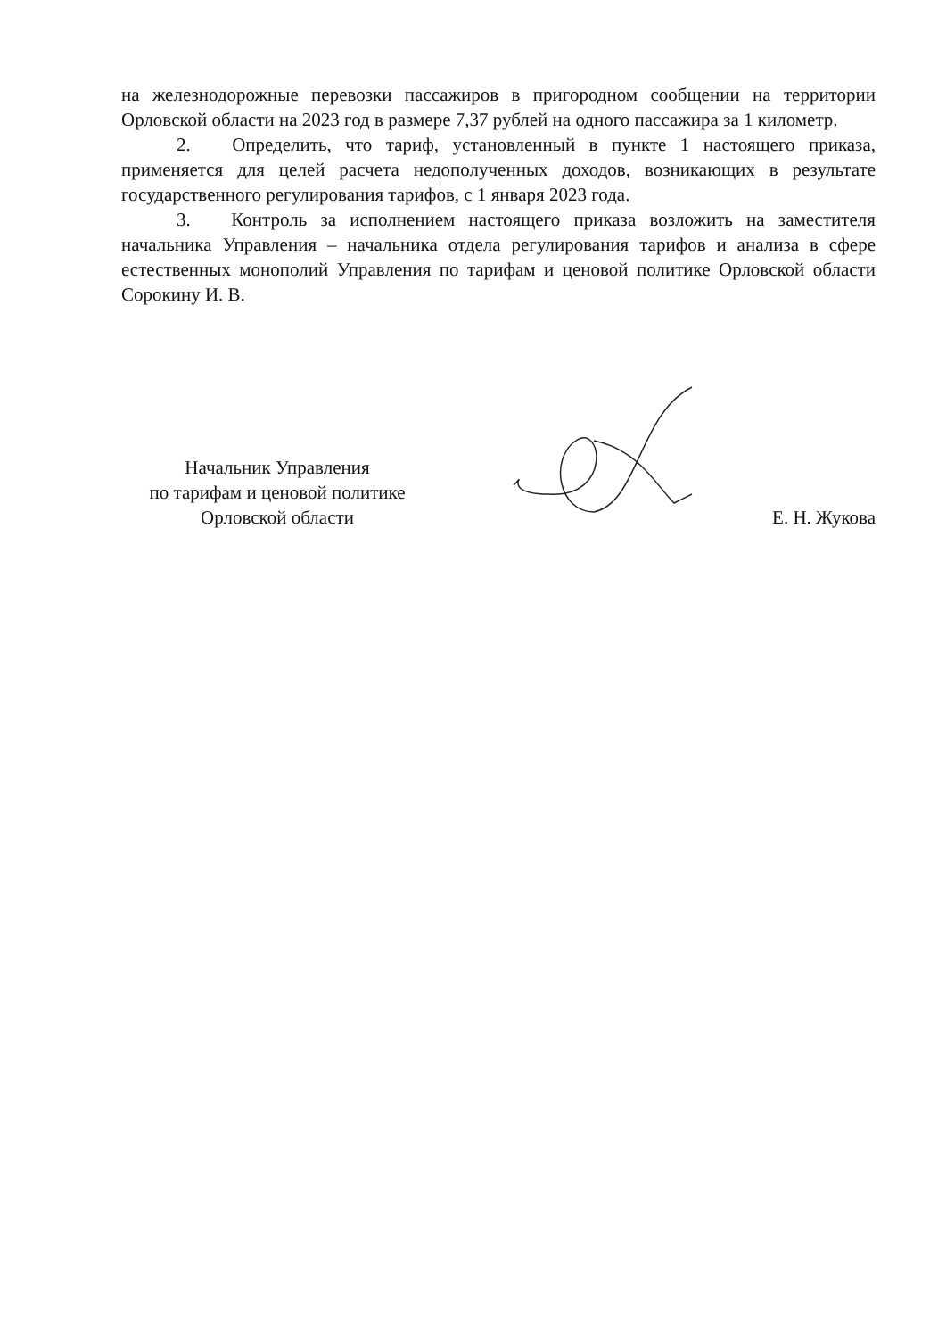на железнодорожные перевозки пассажиров в пригородном сообщении на территории Орловской области на 2023 год в размере 7,37 рублей на одного пассажира за 1 километр.
2. Определить, что тариф, установленный в пункте 1 настоящего приказа, применяется для целей расчета недополученных доходов, возникающих в результате государственного регулирования тарифов, с 1 января 2023 года.
3. Контроль за исполнением настоящего приказа возложить на заместителя начальника Управления – начальника отдела регулирования тарифов и анализа в сфере естественных монополий Управления по тарифам и ценовой политике Орловской области Сорокину И. В.
Начальник Управления
по тарифам и ценовой политике
Орловской области
Е. Н. Жукова